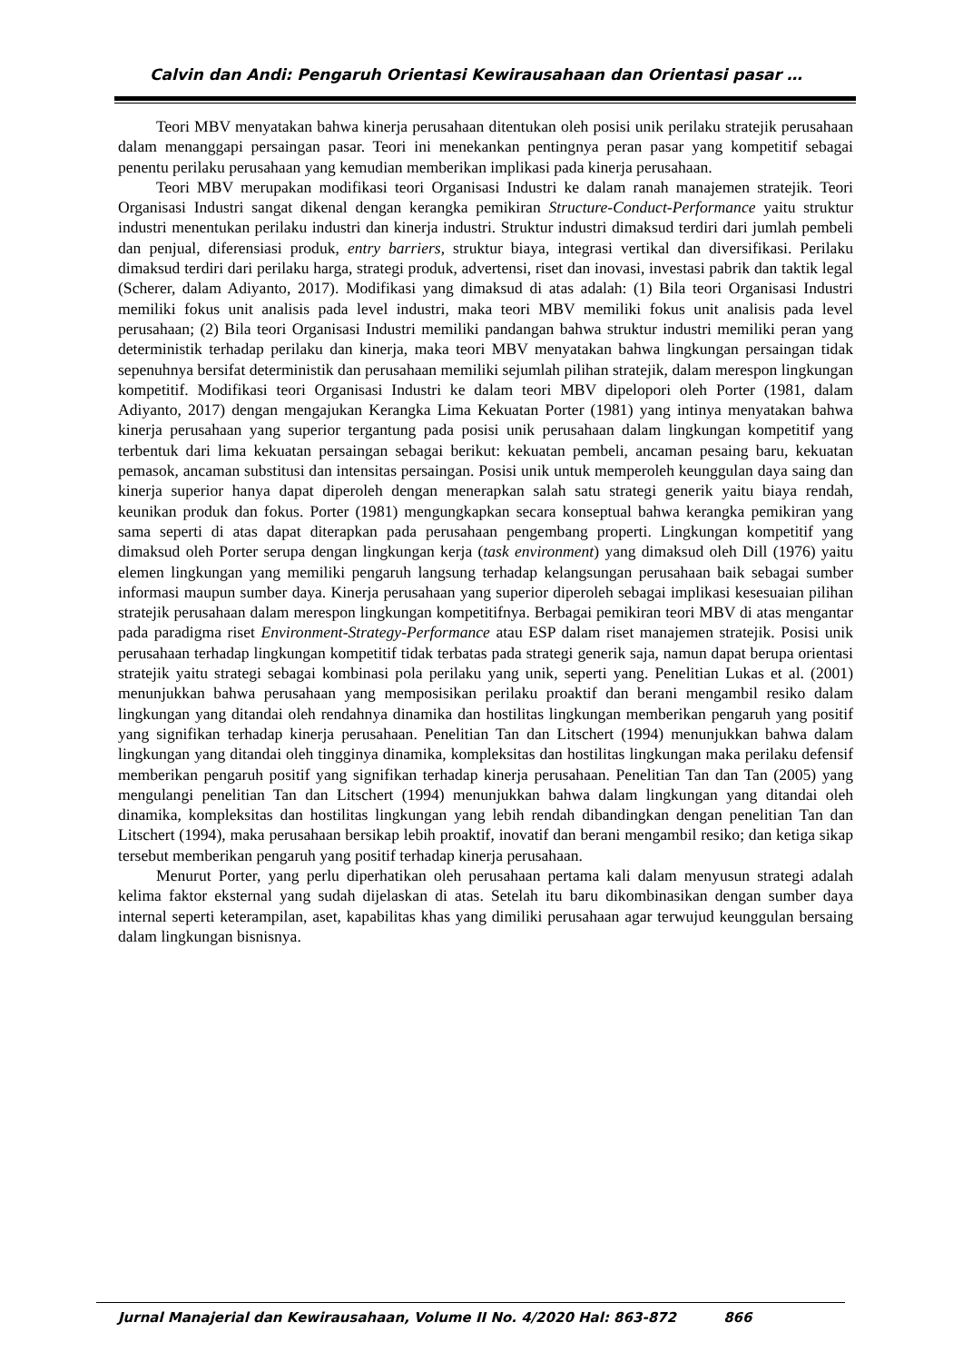Calvin dan Andi: Pengaruh Orientasi Kewirausahaan dan Orientasi pasar …
Teori MBV menyatakan bahwa kinerja perusahaan ditentukan oleh posisi unik perilaku stratejik perusahaan dalam menanggapi persaingan pasar. Teori ini menekankan pentingnya peran pasar yang kompetitif sebagai penentu perilaku perusahaan yang kemudian memberikan implikasi pada kinerja perusahaan.
Teori MBV merupakan modifikasi teori Organisasi Industri ke dalam ranah manajemen stratejik. Teori Organisasi Industri sangat dikenal dengan kerangka pemikiran Structure-Conduct-Performance yaitu struktur industri menentukan perilaku industri dan kinerja industri. Struktur industri dimaksud terdiri dari jumlah pembeli dan penjual, diferensiasi produk, entry barriers, struktur biaya, integrasi vertikal dan diversifikasi. Perilaku dimaksud terdiri dari perilaku harga, strategi produk, advertensi, riset dan inovasi, investasi pabrik dan taktik legal (Scherer, dalam Adiyanto, 2017). Modifikasi yang dimaksud di atas adalah: (1) Bila teori Organisasi Industri memiliki fokus unit analisis pada level industri, maka teori MBV memiliki fokus unit analisis pada level perusahaan; (2) Bila teori Organisasi Industri memiliki pandangan bahwa struktur industri memiliki peran yang deterministik terhadap perilaku dan kinerja, maka teori MBV menyatakan bahwa lingkungan persaingan tidak sepenuhnya bersifat deterministik dan perusahaan memiliki sejumlah pilihan stratejik, dalam merespon lingkungan kompetitif. Modifikasi teori Organisasi Industri ke dalam teori MBV dipelopori oleh Porter (1981, dalam Adiyanto, 2017) dengan mengajukan Kerangka Lima Kekuatan Porter (1981) yang intinya menyatakan bahwa kinerja perusahaan yang superior tergantung pada posisi unik perusahaan dalam lingkungan kompetitif yang terbentuk dari lima kekuatan persaingan sebagai berikut: kekuatan pembeli, ancaman pesaing baru, kekuatan pemasok, ancaman substitusi dan intensitas persaingan. Posisi unik untuk memperoleh keunggulan daya saing dan kinerja superior hanya dapat diperoleh dengan menerapkan salah satu strategi generik yaitu biaya rendah, keunikan produk dan fokus. Porter (1981) mengungkapkan secara konseptual bahwa kerangka pemikiran yang sama seperti di atas dapat diterapkan pada perusahaan pengembang properti. Lingkungan kompetitif yang dimaksud oleh Porter serupa dengan lingkungan kerja (task environment) yang dimaksud oleh Dill (1976) yaitu elemen lingkungan yang memiliki pengaruh langsung terhadap kelangsungan perusahaan baik sebagai sumber informasi maupun sumber daya. Kinerja perusahaan yang superior diperoleh sebagai implikasi kesesuaian pilihan stratejik perusahaan dalam merespon lingkungan kompetitifnya. Berbagai pemikiran teori MBV di atas mengantar pada paradigma riset Environment-Strategy-Performance atau ESP dalam riset manajemen stratejik. Posisi unik perusahaan terhadap lingkungan kompetitif tidak terbatas pada strategi generik saja, namun dapat berupa orientasi stratejik yaitu strategi sebagai kombinasi pola perilaku yang unik, seperti yang. Penelitian Lukas et al. (2001) menunjukkan bahwa perusahaan yang memposisikan perilaku proaktif dan berani mengambil resiko dalam lingkungan yang ditandai oleh rendahnya dinamika dan hostilitas lingkungan memberikan pengaruh yang positif yang signifikan terhadap kinerja perusahaan. Penelitian Tan dan Litschert (1994) menunjukkan bahwa dalam lingkungan yang ditandai oleh tingginya dinamika, kompleksitas dan hostilitas lingkungan maka perilaku defensif memberikan pengaruh positif yang signifikan terhadap kinerja perusahaan. Penelitian Tan dan Tan (2005) yang mengulangi penelitian Tan dan Litschert (1994) menunjukkan bahwa dalam lingkungan yang ditandai oleh dinamika, kompleksitas dan hostilitas lingkungan yang lebih rendah dibandingkan dengan penelitian Tan dan Litschert (1994), maka perusahaan bersikap lebih proaktif, inovatif dan berani mengambil resiko; dan ketiga sikap tersebut memberikan pengaruh yang positif terhadap kinerja perusahaan.
Menurut Porter, yang perlu diperhatikan oleh perusahaan pertama kali dalam menyusun strategi adalah kelima faktor eksternal yang sudah dijelaskan di atas. Setelah itu baru dikombinasikan dengan sumber daya internal seperti keterampilan, aset, kapabilitas khas yang dimiliki perusahaan agar terwujud keunggulan bersaing dalam lingkungan bisnisnya.
Jurnal Manajerial dan Kewirausahaan, Volume II No. 4/2020 Hal: 863-872 866